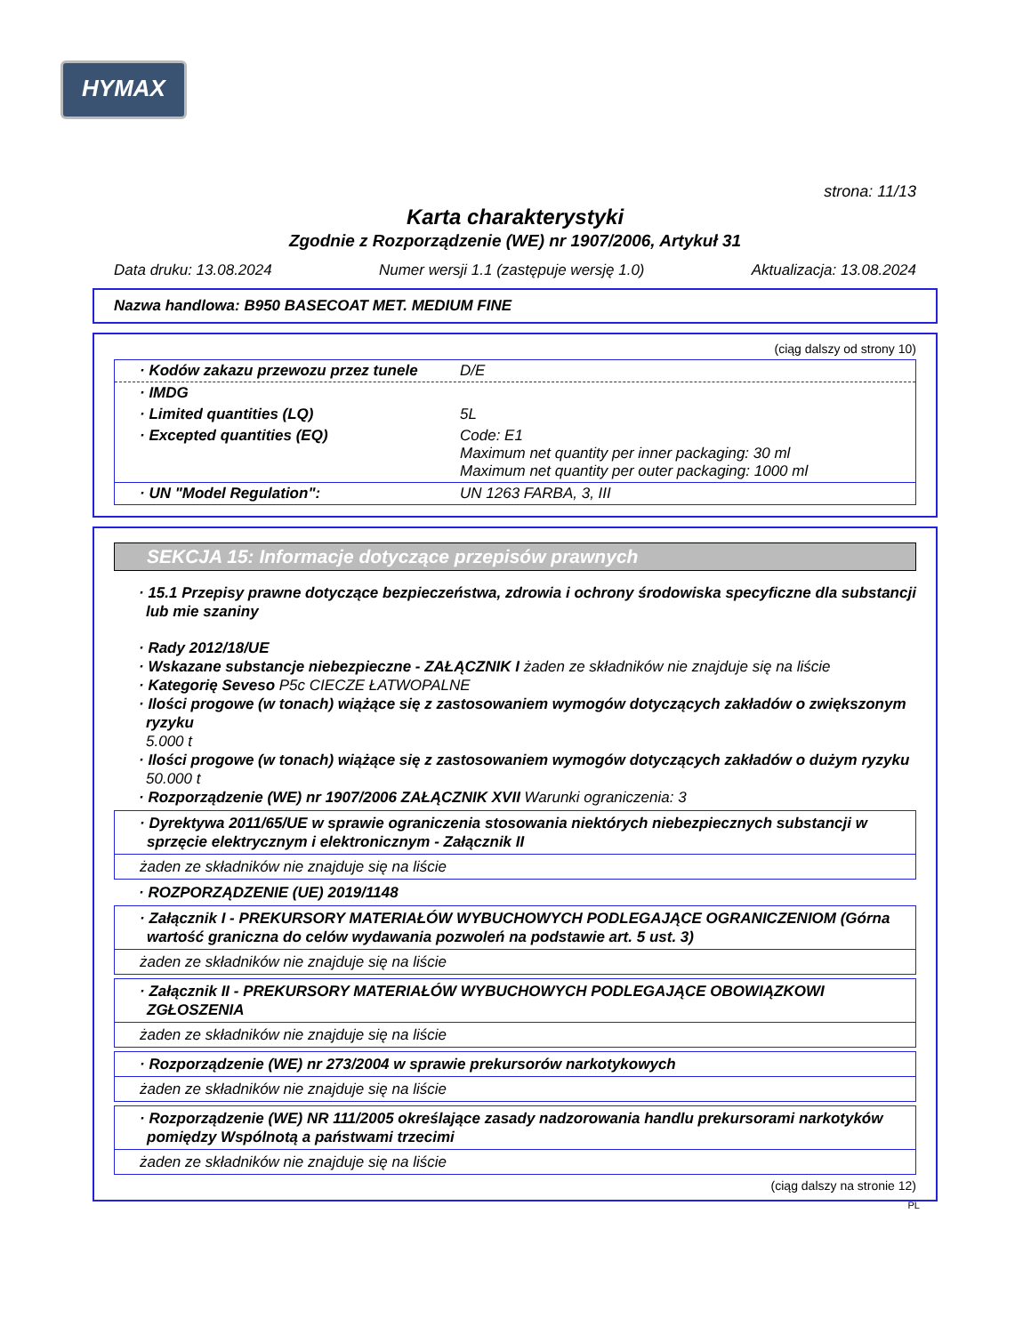HYMAX
strona: 11/13
Karta charakterystyki
Zgodnie z Rozporządzenie (WE) nr 1907/2006, Artykuł 31
Data druku: 13.08.2024 Numer wersji 1.1 (zastępuje wersję 1.0) Aktualizacja: 13.08.2024
Nazwa handlowa: B950 BASECOAT MET. MEDIUM FINE
(ciąg dalszy od strony 10)
· Kodów zakazu przewozu przez tunele D/E
· IMDG
· Limited quantities (LQ) 5L
· Excepted quantities (EQ) Code: E1
Maximum net quantity per inner packaging: 30 ml
Maximum net quantity per outer packaging: 1000 ml
· UN "Model Regulation": UN 1263 FARBA, 3, III
SEKCJA 15: Informacje dotyczące przepisów prawnych
· 15.1 Przepisy prawne dotyczące bezpieczeństwa, zdrowia i ochrony środowiska specyficzne dla substancji lub mie szaniny
· Rady 2012/18/UE
· Wskazane substancje niebezpieczne - ZAŁĄCZNIK I żaden ze składników nie znajduje się na liście
· Kategorię Seveso P5c CIECZE ŁATWOPALNE
· Ilości progowe (w tonach) wiążące się z zastosowaniem wymogów dotyczących zakładów o zwiększonym ryzyku
5.000 t
· Ilości progowe (w tonach) wiążące się z zastosowaniem wymogów dotyczących zakładów o dużym ryzyku
50.000 t
· Rozporządzenie (WE) nr 1907/2006 ZAŁĄCZNIK XVII Warunki ograniczenia: 3
· Dyrektywa 2011/65/UE w sprawie ograniczenia stosowania niektórych niebezpiecznych substancji w sprzęcie elektrycznym i elektronicznym - Załącznik II
żaden ze składników nie znajduje się na liście
· ROZPORZĄDZENIE (UE) 2019/1148
· Załącznik I - PREKURSORY MATERIAŁÓW WYBUCHOWYCH PODLEGAJĄCE OGRANICZENIOM (Górna wartość graniczna do celów wydawania pozwoleń na podstawie art. 5 ust. 3)
żaden ze składników nie znajduje się na liście
· Załącznik II - PREKURSORY MATERIAŁÓW WYBUCHOWYCH PODLEGAJĄCE OBOWIĄZKOWI ZGŁOSZENIA
żaden ze składników nie znajduje się na liście
· Rozporządzenie (WE) nr 273/2004 w sprawie prekursorów narkotykowych
żaden ze składników nie znajduje się na liście
· Rozporządzenie (WE) NR 111/2005 określające zasady nadzorowania handlu prekursorami narkotyków pomiędzy Wspólnotą a państwami trzecimi
żaden ze składników nie znajduje się na liście
(ciąg dalszy na stronie 12)
PL